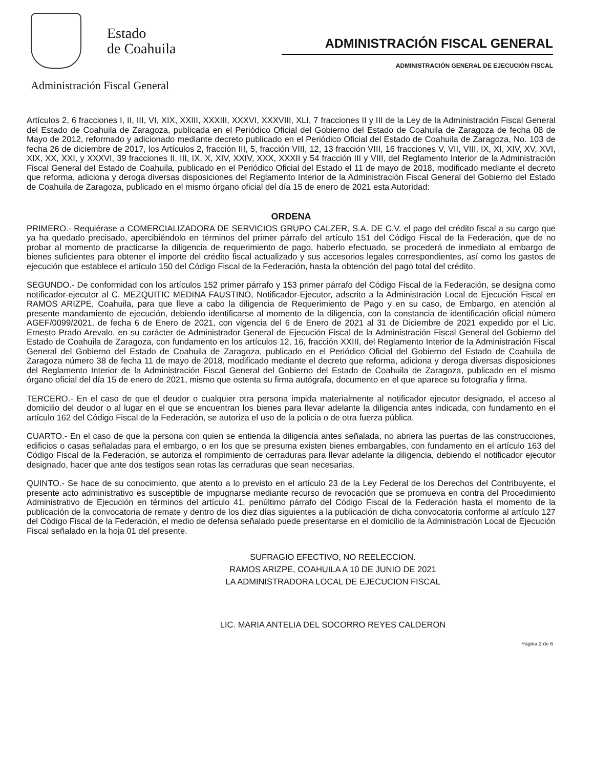Estado
de Coahuila
Administración Fiscal General
ADMINISTRACIÓN FISCAL GENERAL
ADMINISTRACIÓN GENERAL DE EJECUCIÓN FISCAL
Artículos 2, 6 fracciones I, II, III, VI, XIX, XXIII, XXXIII, XXXVI, XXXVIII, XLI, 7 fracciones II y III de la Ley de la Administración Fiscal General del Estado de Coahuila de Zaragoza, publicada en el Periódico Oficial del Gobierno del Estado de Coahuila de Zaragoza de fecha 08 de Mayo de 2012, reformado y adicionado mediante decreto publicado en el Periódico Oficial del Estado de Coahuila de Zaragoza, No. 103 de fecha 26 de diciembre de 2017, los Artículos 2, fracción III, 5, fracción VIII, 12, 13 fracción VIII, 16 fracciones V, VII, VIII, IX, XI, XIV, XV, XVI, XIX, XX, XXI, y XXXVI, 39 fracciones II, III, IX, X, XIV, XXIV, XXX, XXXII y 54 fracción III y VIII, del Reglamento Interior de la Administración Fiscal General del Estado de Coahuila, publicado en el Periódico Oficial del Estado el 11 de mayo de 2018, modificado mediante el decreto que reforma, adiciona y deroga diversas disposiciones del Reglamento Interior de la Administración Fiscal General del Gobierno del Estado de Coahuila de Zaragoza, publicado en el mismo órgano oficial del día 15 de enero de 2021 esta Autoridad:
ORDENA
PRIMERO.- Requiérase a COMERCIALIZADORA DE SERVICIOS GRUPO CALZER, S.A. DE C.V. el pago del crédito fiscal a su cargo que ya ha quedado precisado, apercibiéndolo en términos del primer párrafo del artículo 151 del Código Fiscal de la Federación, que de no probar al momento de practicarse la diligencia de requerimiento de pago, haberlo efectuado, se procederá de inmediato al embargo de bienes suficientes para obtener el importe del crédito fiscal actualizado y sus accesorios legales correspondientes, así como los gastos de ejecución que establece el artículo 150 del Código Fiscal de la Federación, hasta la obtención del pago total del crédito.
SEGUNDO.- De conformidad con los artículos 152 primer párrafo y 153 primer párrafo del Código Fiscal de la Federación, se designa como notificador-ejecutor al C. MEZQUITIC MEDINA FAUSTINO, Notificador-Ejecutor, adscrito a la Administración Local de Ejecución Fiscal en RAMOS ARIZPE, Coahuila, para que lleve a cabo la diligencia de Requerimiento de Pago y en su caso, de Embargo, en atención al presente mandamiento de ejecución, debiendo identificarse al momento de la diligencia, con la constancia de identificación oficial número AGEF/0099/2021, de fecha 6 de Enero de 2021, con vigencia del 6 de Enero de 2021 al 31 de Diciembre de 2021 expedido por el Lic. Ernesto Prado Arevalo, en su carácter de Administrador General de Ejecución Fiscal de la Administración Fiscal General del Gobierno del Estado de Coahuila de Zaragoza, con fundamento en los artículos 12, 16, fracción XXIII, del Reglamento Interior de la Administración Fiscal General del Gobierno del Estado de Coahuila de Zaragoza, publicado en el Periódico Oficial del Gobierno del Estado de Coahuila de Zaragoza número 38 de fecha 11 de mayo de 2018, modificado mediante el decreto que reforma, adiciona y deroga diversas disposiciones del Reglamento Interior de la Administración Fiscal General del Gobierno del Estado de Coahuila de Zaragoza, publicado en el mismo órgano oficial del día 15 de enero de 2021, mismo que ostenta su firma autógrafa, documento en el que aparece su fotografía y firma.
TERCERO.- En el caso de que el deudor o cualquier otra persona impida materialmente al notificador ejecutor designado, el acceso al domicilio del deudor o al lugar en el que se encuentran los bienes para llevar adelante la diligencia antes indicada, con fundamento en el artículo 162 del Código Fiscal de la Federación, se autoriza el uso de la policia o de otra fuerza pública.
CUARTO.- En el caso de que la persona con quien se entienda la diligencia antes señalada, no abriera las puertas de las construcciones, edificios o casas señaladas para el embargo, o en los que se presuma existen bienes embargables, con fundamento en el artículo 163 del Código Fiscal de la Federación, se autoriza el rompimiento de cerraduras para llevar adelante la diligencia, debiendo el notificador ejecutor designado, hacer que ante dos testigos sean rotas las cerraduras que sean necesarias.
QUINTO.- Se hace de su conocimiento, que atento a lo previsto en el artículo 23 de la Ley Federal de los Derechos del Contribuyente, el presente acto administrativo es susceptible de impugnarse mediante recurso de revocación que se promueva en contra del Procedimiento Administrativo de Ejecución en términos del artículo 41, penúltimo párrafo del Código Fiscal de la Federación hasta el momento de la publicación de la convocatoria de remate y dentro de los diez días siguientes a la publicación de dicha convocatoria conforme al artículo 127 del Código Fiscal de la Federación, el medio de defensa señalado puede presentarse en el domicilio de la Administración Local de Ejecución Fiscal señalado en la hoja 01 del presente.
SUFRAGIO EFECTIVO, NO REELECCION.
RAMOS ARIZPE, COAHUILA A 10 DE JUNIO DE 2021
LA ADMINISTRADORA LOCAL DE EJECUCION FISCAL
LIC. MARIA ANTELIA DEL SOCORRO REYES CALDERON
Página 2 de 6